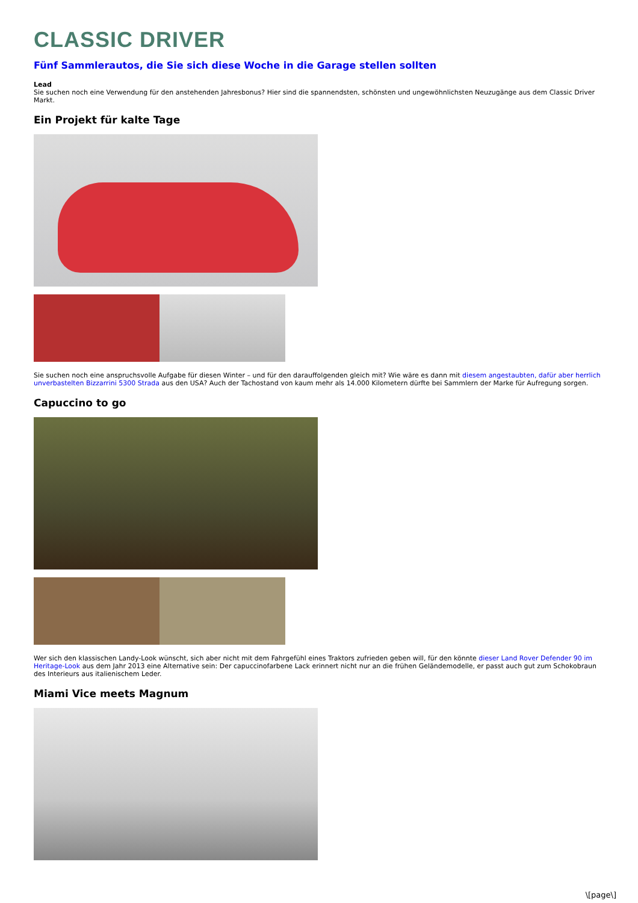CLASSIC DRIVER
Fünf Sammlerautos, die Sie sich diese Woche in die Garage stellen sollten
Lead
Sie suchen noch eine Verwendung für den anstehenden Jahresbonus? Hier sind die spannendsten, schönsten und ungewöhnlichsten Neuzugänge aus dem Classic Driver Markt.
Ein Projekt für kalte Tage
Sie suchen noch eine anspruchsvolle Aufgabe für diesen Winter – und für den darauffolgenden gleich mit? Wie wäre es dann mit diesem angestaubten, dafür aber herrlich unverbastelten Bizzarrini 5300 Strada aus den USA? Auch der Tachostand von kaum mehr als 14.000 Kilometern dürfte bei Sammlern der Marke für Aufregung sorgen.
Capuccino to go
Wer sich den klassischen Landy-Look wünscht, sich aber nicht mit dem Fahrgefühl eines Traktors zufrieden geben will, für den könnte dieser Land Rover Defender 90 im Heritage-Look aus dem Jahr 2013 eine Alternative sein: Der capuccinofarbene Lack erinnert nicht nur an die frühen Geländemodelle, er passt auch gut zum Schokobraun des Interieurs aus italienischem Leder.
Miami Vice meets Magnum
\[page\]